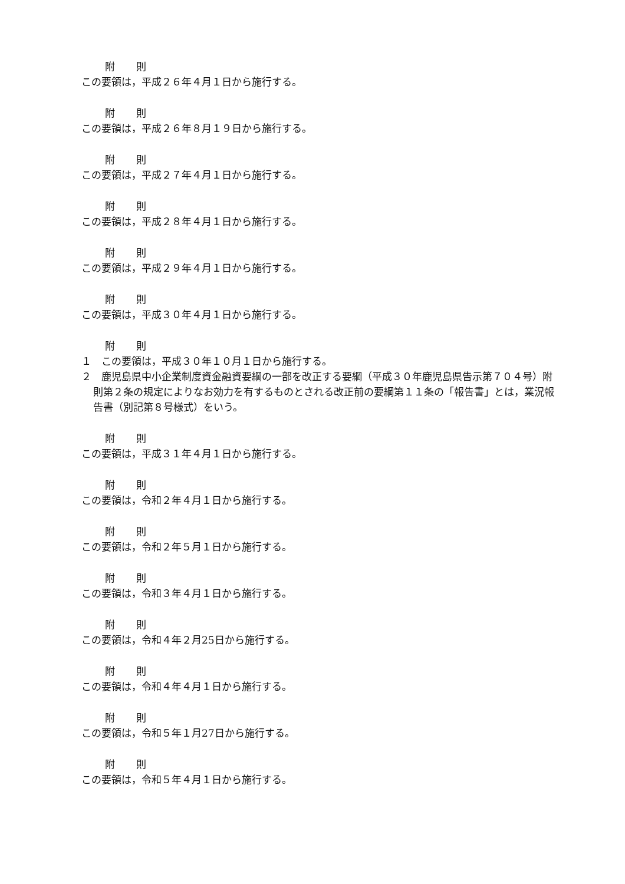附 則
この要領は，平成２６年４月１日から施行する。
附 則
この要領は，平成２６年８月１９日から施行する。
附 則
この要領は，平成２７年４月１日から施行する。
附 則
この要領は，平成２８年４月１日から施行する。
附 則
この要領は，平成２９年４月１日から施行する。
附 則
この要領は，平成３０年４月１日から施行する。
附 則
１　この要領は，平成３０年１０月１日から施行する。
２　鹿児島県中小企業制度資金融資要綱の一部を改正する要綱（平成３０年鹿児島県告示第７０４号）附則第２条の規定によりなお効力を有するものとされる改正前の要綱第１１条の「報告書」とは，業況報告書（別記第８号様式）をいう。
附 則
この要領は，平成３１年４月１日から施行する。
附 則
この要領は，令和２年４月１日から施行する。
附 則
この要領は，令和２年５月１日から施行する。
附 則
この要領は，令和３年４月１日から施行する。
附 則
この要領は，令和４年２月25日から施行する。
附 則
この要領は，令和４年４月１日から施行する。
附 則
この要領は，令和５年１月27日から施行する。
附 則
この要領は，令和５年４月１日から施行する。